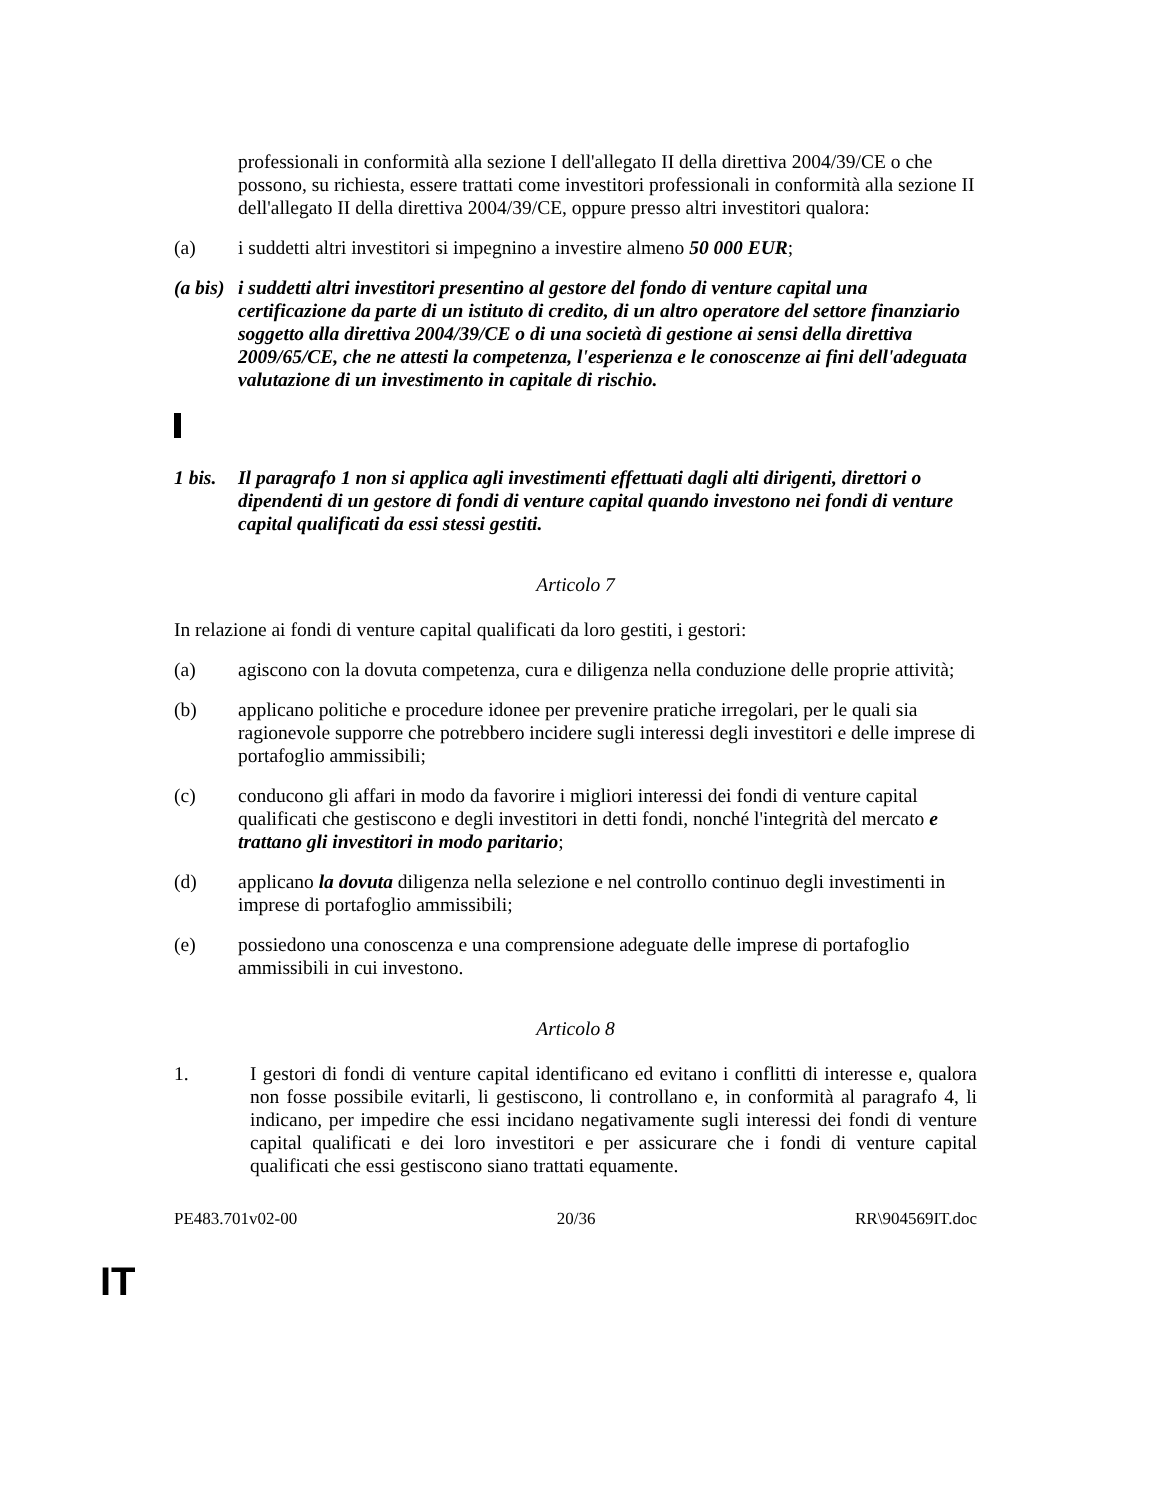professionali in conformità alla sezione I dell'allegato II della direttiva 2004/39/CE o che possono, su richiesta, essere trattati come investitori professionali in conformità alla sezione II dell'allegato II della direttiva 2004/39/CE, oppure presso altri investitori qualora:
(a) i suddetti altri investitori si impegnino a investire almeno 50 000 EUR;
(a bis)
i suddetti altri investitori presentino al gestore del fondo di venture capital una certificazione da parte di un istituto di credito, di un altro operatore del settore finanziario soggetto alla direttiva 2004/39/CE o di una società di gestione ai sensi della direttiva 2009/65/CE, che ne attesti la competenza, l'esperienza e le conoscenze ai fini dell'adeguata valutazione di un investimento in capitale di rischio.
1 bis.
Il paragrafo 1 non si applica agli investimenti effettuati dagli alti dirigenti, direttori o dipendenti di un gestore di fondi di venture capital quando investono nei fondi di venture capital qualificati da essi stessi gestiti.
Articolo 7
In relazione ai fondi di venture capital qualificati da loro gestiti, i gestori:
(a) agiscono con la dovuta competenza, cura e diligenza nella conduzione delle proprie attività;
(b) applicano politiche e procedure idonee per prevenire pratiche irregolari, per le quali sia ragionevole supporre che potrebbero incidere sugli interessi degli investitori e delle imprese di portafoglio ammissibili;
(c) conducono gli affari in modo da favorire i migliori interessi dei fondi di venture capital qualificati che gestiscono e degli investitori in detti fondi, nonché l'integrità del mercato e trattano gli investitori in modo paritario;
(d) applicano la dovuta diligenza nella selezione e nel controllo continuo degli investimenti in imprese di portafoglio ammissibili;
(e) possiedono una conoscenza e una comprensione adeguate delle imprese di portafoglio ammissibili in cui investono.
Articolo 8
1. I gestori di fondi di venture capital identificano ed evitano i conflitti di interesse e, qualora non fosse possibile evitarli, li gestiscono, li controllano e, in conformità al paragrafo 4, li indicano, per impedire che essi incidano negativamente sugli interessi dei fondi di venture capital qualificati e dei loro investitori e per assicurare che i fondi di venture capital qualificati che essi gestiscono siano trattati equamente.
PE483.701v02-00 20/36 RR\904569IT.doc
IT